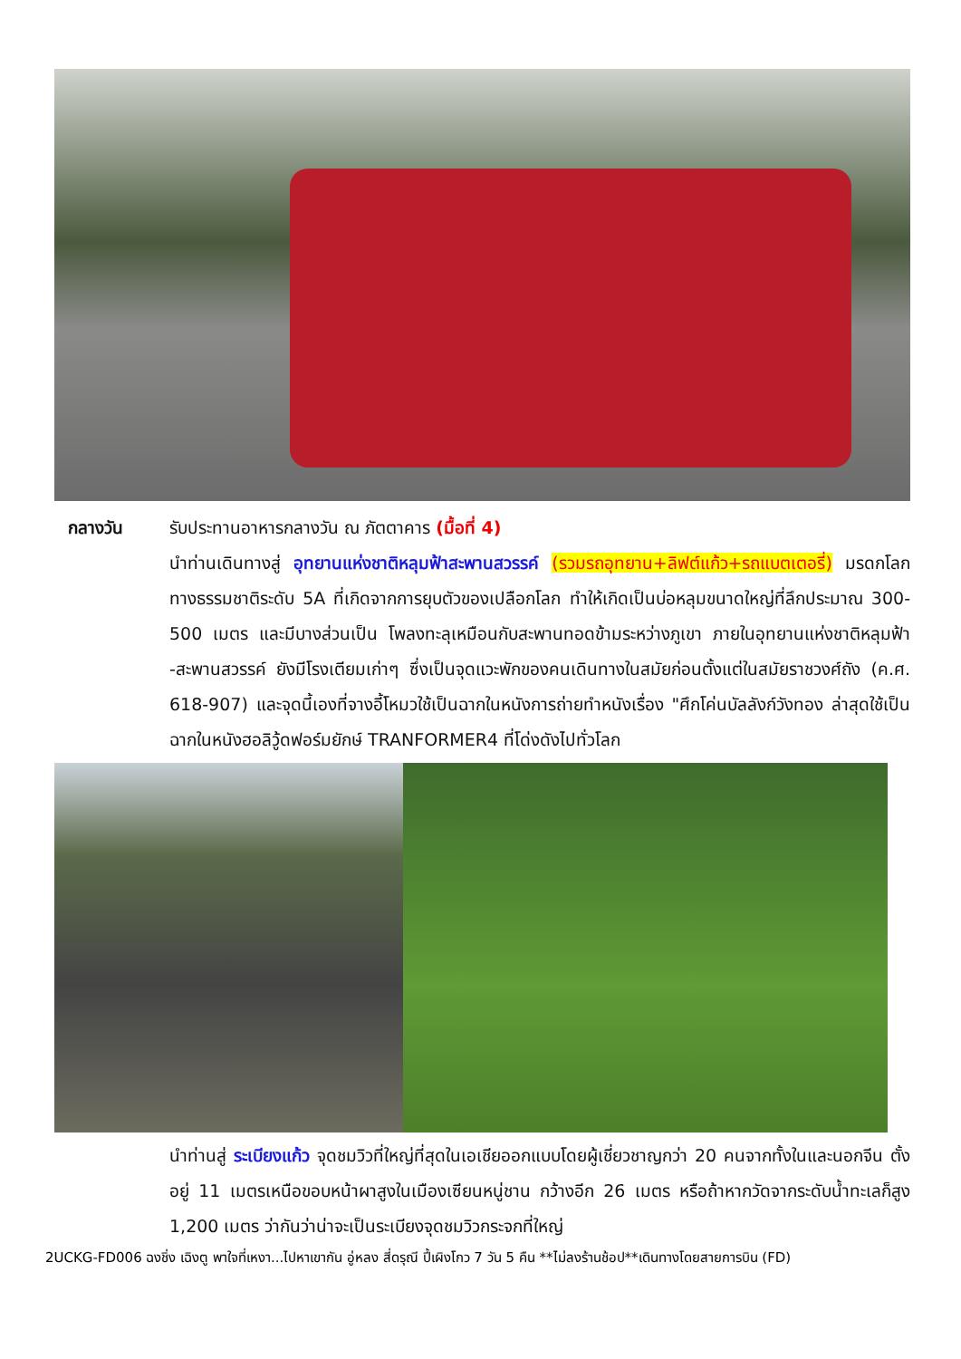กลางวัน
รับประทานอาหารกลางวัน ณ ภัตตาคาร (มื้อที่ 4)
นำท่านเดินทางสู่ อุทยานแห่งชาติหลุมฟ้าสะพานสวรรค์ (รวมรถอุทยาน+ลิฟต์แก้ว+รถแบตเตอรี่) มรดกโลกทางธรรมชาติระดับ 5A ที่เกิดจากการยุบตัวของเปลือกโลก ทำให้เกิดเป็นบ่อหลุมขนาดใหญ่ที่ลึกประมาณ 300-500 เมตร และมีบางส่วนเป็น โพลงทะลุเหมือนกับสะพานทอดข้ามระหว่างภูเขา ภายในอุทยานแห่งชาติหลุมฟ้า -สะพานสวรรค์ ยังมีโรงเตียมเก่าๆ ซึ่งเป็นจุดแวะพักของคนเดินทางในสมัยก่อนตั้งแต่ในสมัยราชวงศ์ถัง (ค.ศ. 618-907) และจุดนี้เองที่จางอี้โหมวใช้เป็นฉากในหนังการถ่ายทำหนังเรื่อง "ศึกโค่นบัลลังก์วังทอง ล่าสุดใช้เป็นฉากในหนังฮอลิวู้ดฟอร์มยักษ์ TRANFORMER4 ที่โด่งดังไปทั่วโลก
นำท่านสู่ ระเบียงแก้ว จุดชมวิวที่ใหญ่ที่สุดในเอเชียออกแบบโดยผู้เชี่ยวชาญกว่า 20 คนจากทั้งในและนอกจีน ตั้งอยู่ 11 เมตรเหนือขอบหน้าผาสูงในเมืองเซียนหนู่ชาน กว้างอีก 26 เมตร หรือถ้าหากวัดจากระดับน้ำทะเลก็สูง 1,200 เมตร ว่ากันว่าน่าจะเป็นระเบียงจุดชมวิวกระจกที่ใหญ่
2UCKG-FD006 ฉงชิ่ง เฉิงตู พาใจที่เหงา...ไปหาเขากัน อู่หลง สี่ดรุณี ปี้เผิงโกว 7 วัน 5 คืน **ไม่ลงร้านช้อป**เดินทางโดยสายการบิน (FD)